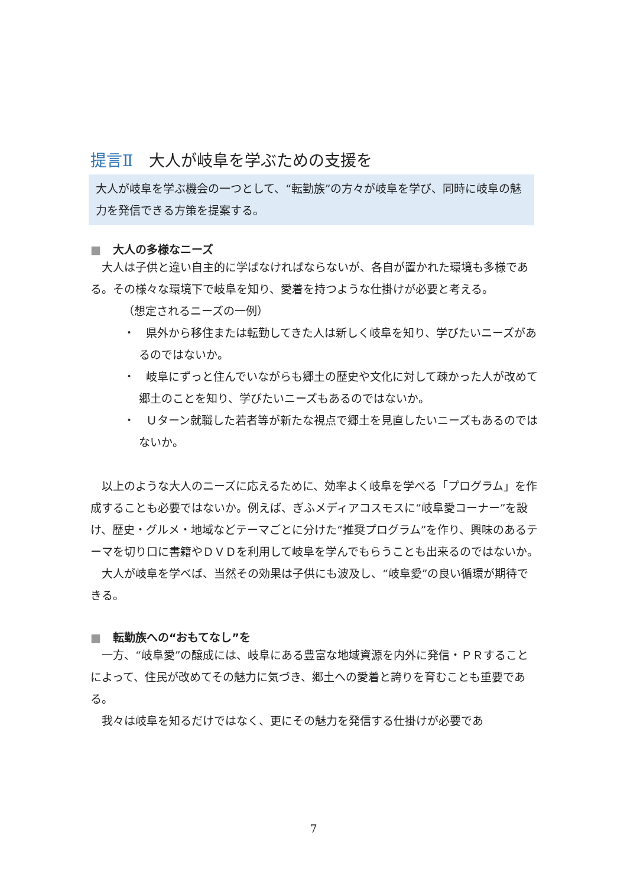提言Ⅱ　大人が岐阜を学ぶための支援を
大人が岐阜を学ぶ機会の一つとして、“転勤族”の方々が岐阜を学び、同時に岐阜の魅力を発信できる方策を提案する。
■ 大人の多様なニーズ
大人は子供と違い自主的に学ばなければならないが、各自が置かれた環境も多様である。その様々な環境下で岐阜を知り、愛着を持つような仕掛けが必要と考える。
（想定されるニーズの一例）
・　県外から移住または転勤してきた人は新しく岐阜を知り、学びたいニーズがあるのではないか。
・　岐阜にずっと住んでいながらも郷土の歴史や文化に対して疎かった人が改めて郷土のことを知り、学びたいニーズもあるのではないか。
・　Ｕターン就職した若者等が新たな視点で郷土を見直したいニーズもあるのではないか。
以上のような大人のニーズに応えるために、効率よく岐阜を学べる「プログラム」を作成することも必要ではないか。例えば、ぎふメディアコスモスに“岐阜愛コーナー”を設け、歴史・グルメ・地域などテーマごとに分けた“推奨プログラム”を作り、興味のあるテーマを切り口に書籍やＤＶＤを利用して岐阜を学んでもらうことも出来るのではないか。
大人が岐阜を学べば、当然その効果は子供にも波及し、“岐阜愛”の良い循環が期待できる。
■ 転勤族への“おもてなし”を
一方、“岐阜愛”の醸成には、岐阜にある豊富な地域資源を内外に発信・ＰＲすることによって、住民が改めてその魅力に気づき、郷土への愛着と誇りを育むことも重要である。
我々は岐阜を知るだけではなく、更にその魅力を発信する仕掛けが必要であ
7